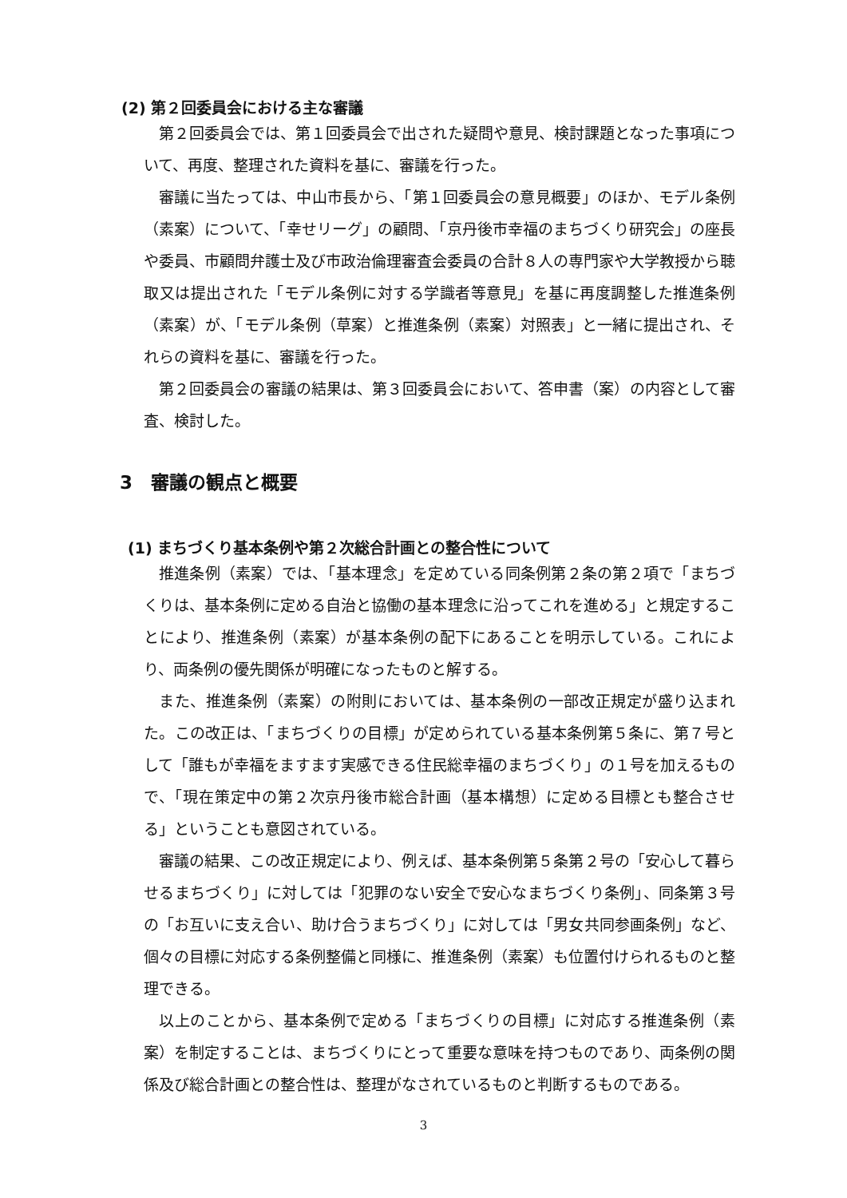(2) 第２回委員会における主な審議
第２回委員会では、第１回委員会で出された疑問や意見、検討課題となった事項について、再度、整理された資料を基に、審議を行った。
審議に当たっては、中山市長から、「第１回委員会の意見概要」のほか、モデル条例（素案）について、「幸せリーグ」の顧問、「京丹後市幸福のまちづくり研究会」の座長や委員、市顧問弁護士及び市政治倫理審査会委員の合計８人の専門家や大学教授から聴取又は提出された「モデル条例に対する学識者等意見」を基に再度調整した推進条例（素案）が、「モデル条例（草案）と推進条例（素案）対照表」と一緒に提出され、それらの資料を基に、審議を行った。
第２回委員会の審議の結果は、第３回委員会において、答申書（案）の内容として審査、検討した。
3　審議の観点と概要
(1) まちづくり基本条例や第２次総合計画との整合性について
推進条例（素案）では、「基本理念」を定めている同条例第２条の第２項で「まちづくりは、基本条例に定める自治と協働の基本理念に沿ってこれを進める」と規定することにより、推進条例（素案）が基本条例の配下にあることを明示している。これにより、両条例の優先関係が明確になったものと解する。
また、推進条例（素案）の附則においては、基本条例の一部改正規定が盛り込まれた。この改正は、「まちづくりの目標」が定められている基本条例第５条に、第７号として「誰もが幸福をますます実感できる住民総幸福のまちづくり」の１号を加えるもので、「現在策定中の第２次京丹後市総合計画（基本構想）に定める目標とも整合させる」ということも意図されている。
審議の結果、この改正規定により、例えば、基本条例第５条第２号の「安心して暮らせるまちづくり」に対しては「犯罪のない安全で安心なまちづくり条例」、同条第３号の「お互いに支え合い、助け合うまちづくり」に対しては「男女共同参画条例」など、個々の目標に対応する条例整備と同様に、推進条例（素案）も位置付けられるものと整理できる。
以上のことから、基本条例で定める「まちづくりの目標」に対応する推進条例（素案）を制定することは、まちづくりにとって重要な意味を持つものであり、両条例の関係及び総合計画との整合性は、整理がなされているものと判断するものである。
3